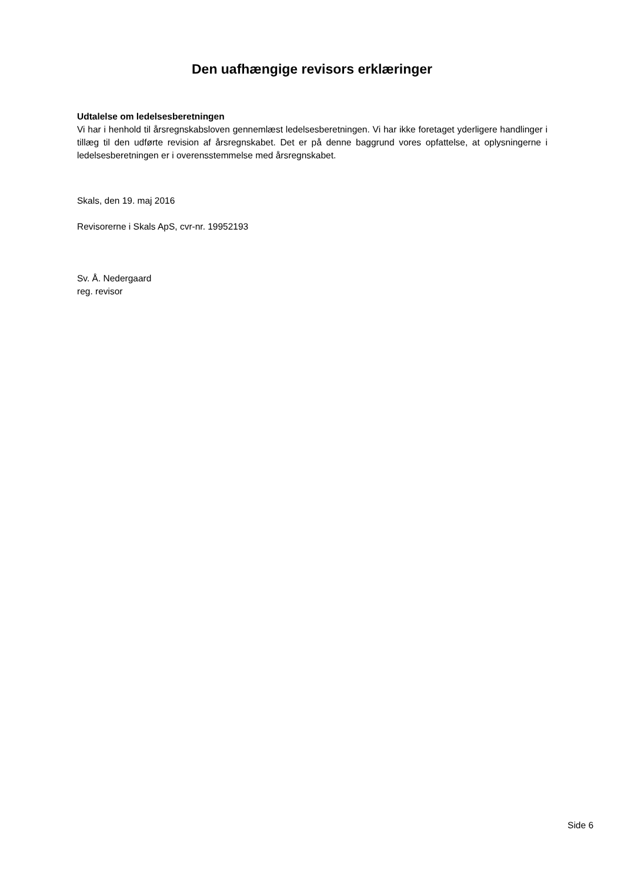Den uafhængige revisors erklæringer
Udtalelse om ledelsesberetningen
Vi har i henhold til årsregnskabsloven gennemlæst ledelsesberetningen. Vi har ikke foretaget yderligere handlinger i tillæg til den udførte revision af årsregnskabet. Det er på denne baggrund vores opfattelse, at oplysningerne i ledelsesberetningen er i overensstemmelse med årsregnskabet.
Skals, den 19. maj 2016
Revisorerne i Skals ApS, cvr-nr. 19952193
Sv. Å. Nedergaard
reg. revisor
Side 6